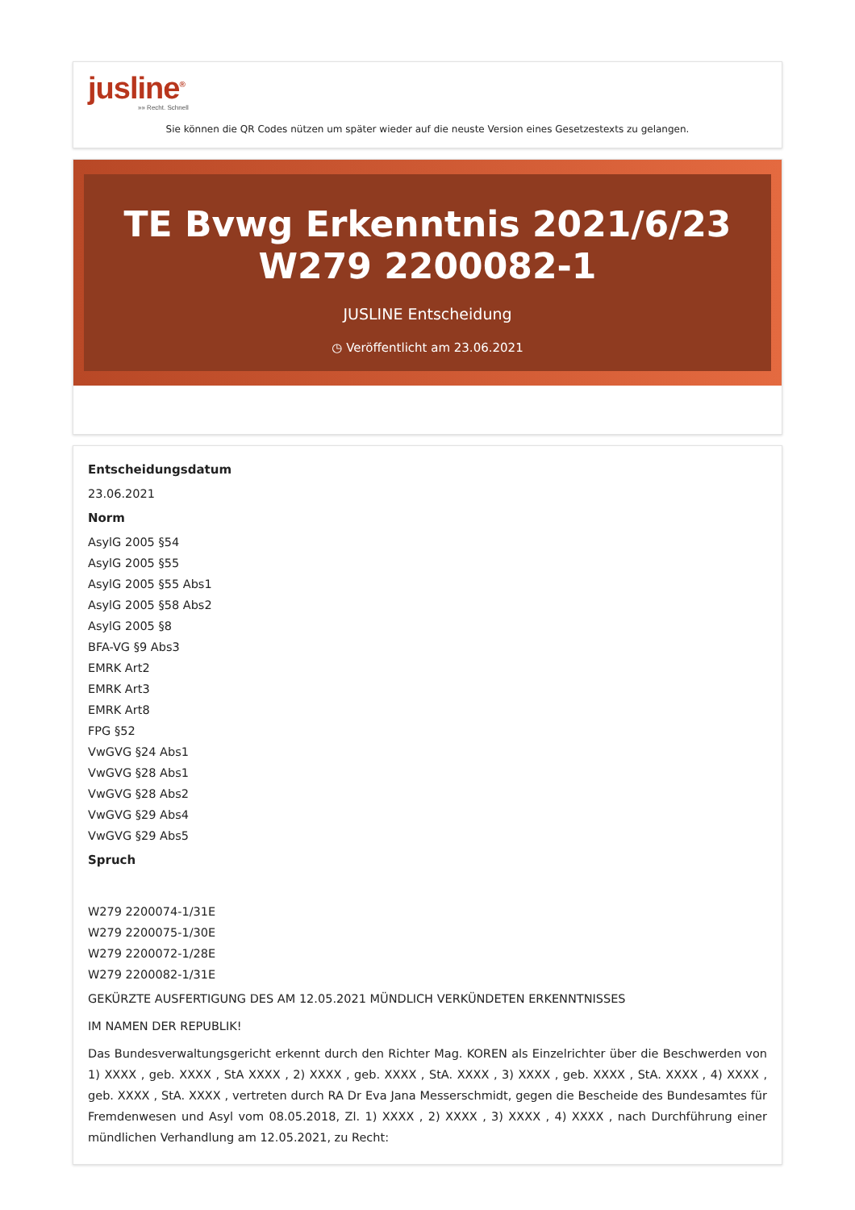jusline<sup>®</sup>
»» Recht. Schnell
Sie können die QR Codes nützen um später wieder auf die neuste Version eines Gesetzestexts zu gelangen.
TE Bvwg Erkenntnis 2021/6/23 W279 2200082-1
JUSLINE Entscheidung
◷ Veröffentlicht am 23.06.2021
Entscheidungsdatum
23.06.2021
Norm
AsylG 2005 §54
AsylG 2005 §55
AsylG 2005 §55 Abs1
AsylG 2005 §58 Abs2
AsylG 2005 §8
BFA-VG §9 Abs3
EMRK Art2
EMRK Art3
EMRK Art8
FPG §52
VwGVG §24 Abs1
VwGVG §28 Abs1
VwGVG §28 Abs2
VwGVG §29 Abs4
VwGVG §29 Abs5
Spruch
W279 2200074-1/31E
W279 2200075-1/30E
W279 2200072-1/28E
W279 2200082-1/31E
GEKÜRZTE AUSFERTIGUNG DES AM 12.05.2021 MÜNDLICH VERKÜNDETEN ERKENNTNISSES
IM NAMEN DER REPUBLIK!
Das Bundesverwaltungsgericht erkennt durch den Richter Mag. KOREN als Einzelrichter über die Beschwerden von 1) XXXX , geb. XXXX , StA XXXX , 2) XXXX , geb. XXXX , StA. XXXX , 3) XXXX , geb. XXXX , StA. XXXX , 4) XXXX , geb. XXXX , StA. XXXX , vertreten durch RA Dr Eva Jana Messerschmidt, gegen die Bescheide des Bundesamtes für Fremdenwesen und Asyl vom 08.05.2018, Zl. 1) XXXX , 2) XXXX , 3) XXXX , 4) XXXX , nach Durchführung einer mündlichen Verhandlung am 12.05.2021, zu Recht: